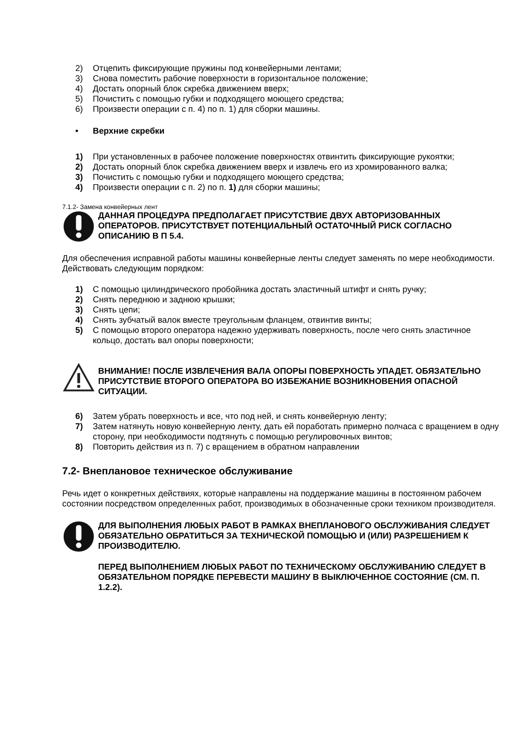2) Отцепить фиксирующие пружины под конвейерными лентами;
3) Снова поместить рабочие поверхности в горизонтальное положение;
4) Достать опорный блок скребка движением вверх;
5) Почистить с помощью губки и подходящего моющего средства;
6) Произвести операции с п. 4) по п. 1) для сборки машины.
• Верхние скребки
1) При установленных в рабочее положение поверхностях отвинтить фиксирующие рукоятки;
2) Достать опорный блок скребка движением вверх и извлечь его из хромированного валка;
3) Почистить с помощью губки и подходящего моющего средства;
4) Произвести операции с п. 2) по п. 1) для сборки машины;
7.1.2- Замена конвейерных лент
ДАННАЯ ПРОЦЕДУРА ПРЕДПОЛАГАЕТ ПРИСУТСТВИЕ ДВУХ АВТОРИЗОВАННЫХ ОПЕРАТОРОВ. ПРИСУТСТВУЕТ ПОТЕНЦИАЛЬНЫЙ ОСТАТОЧНЫЙ РИСК СОГЛАСНО ОПИСАНИЮ В П 5.4.
Для обеспечения исправной работы машины конвейерные ленты следует заменять по мере необходимости. Действовать следующим порядком:
1) С помощью цилиндрического пробойника достать эластичный штифт и снять ручку;
2) Снять переднюю и заднюю крышки;
3) Снять цепи;
4) Снять зубчатый валок вместе треугольным фланцем, отвинтив винты;
5) С помощью второго оператора надежно удерживать поверхность, после чего снять эластичное кольцо, достать вал опоры поверхности;
ВНИМАНИЕ! ПОСЛЕ ИЗВЛЕЧЕНИЯ ВАЛА ОПОРЫ ПОВЕРХНОСТЬ УПАДЕТ. ОБЯЗАТЕЛЬНО ПРИСУТСТВИЕ ВТОРОГО ОПЕРАТОРА ВО ИЗБЕЖАНИЕ ВОЗНИКНОВЕНИЯ ОПАСНОЙ СИТУАЦИИ.
6) Затем убрать поверхность и все, что под ней, и снять конвейерную ленту;
7) Затем натянуть новую конвейерную ленту, дать ей поработать примерно полчаса с вращением в одну сторону, при необходимости подтянуть с помощью регулировочных винтов;
8) Повторить действия из п. 7) с вращением в обратном направлении
7.2- Внеплановое техническое обслуживание
Речь идет о конкретных действиях, которые направлены на поддержание машины в постоянном рабочем состоянии посредством определенных работ, производимых в обозначенные сроки техником производителя.
ДЛЯ ВЫПОЛНЕНИЯ ЛЮБЫХ РАБОТ В РАМКАХ ВНЕПЛАНОВОГО ОБСЛУЖИВАНИЯ СЛЕДУЕТ ОБЯЗАТЕЛЬНО ОБРАТИТЬСЯ ЗА ТЕХНИЧЕСКОЙ ПОМОЩЬЮ И (ИЛИ) РАЗРЕШЕНИЕМ К ПРОИЗВОДИТЕЛЮ.
ПЕРЕД ВЫПОЛНЕНИЕМ ЛЮБЫХ РАБОТ ПО ТЕХНИЧЕСКОМУ ОБСЛУЖИВАНИЮ СЛЕДУЕТ В ОБЯЗАТЕЛЬНОМ ПОРЯДКЕ ПЕРЕВЕСТИ МАШИНУ В ВЫКЛЮЧЕННОЕ СОСТОЯНИЕ (СМ. П. 1.2.2).